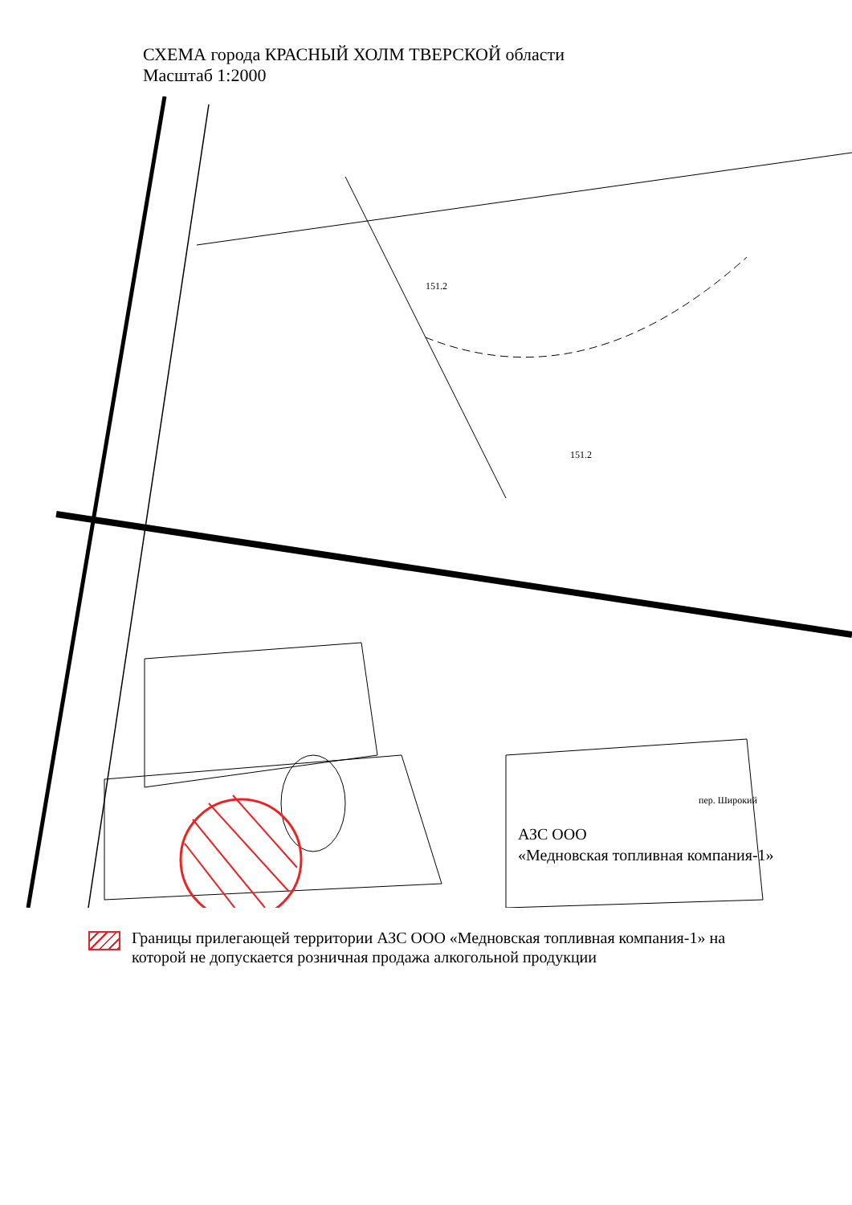СХЕМА города КРАСНЫЙ ХОЛМ ТВЕРСКОЙ области
Масштаб 1:2000
151.2
151.2
пер. Широкий
АЗС ООО
«Медновская топливная компания-1»
Границы прилегающей территории АЗС ООО «Медновская топливная компания-1» на которой не допускается розничная продажа алкогольной продукции